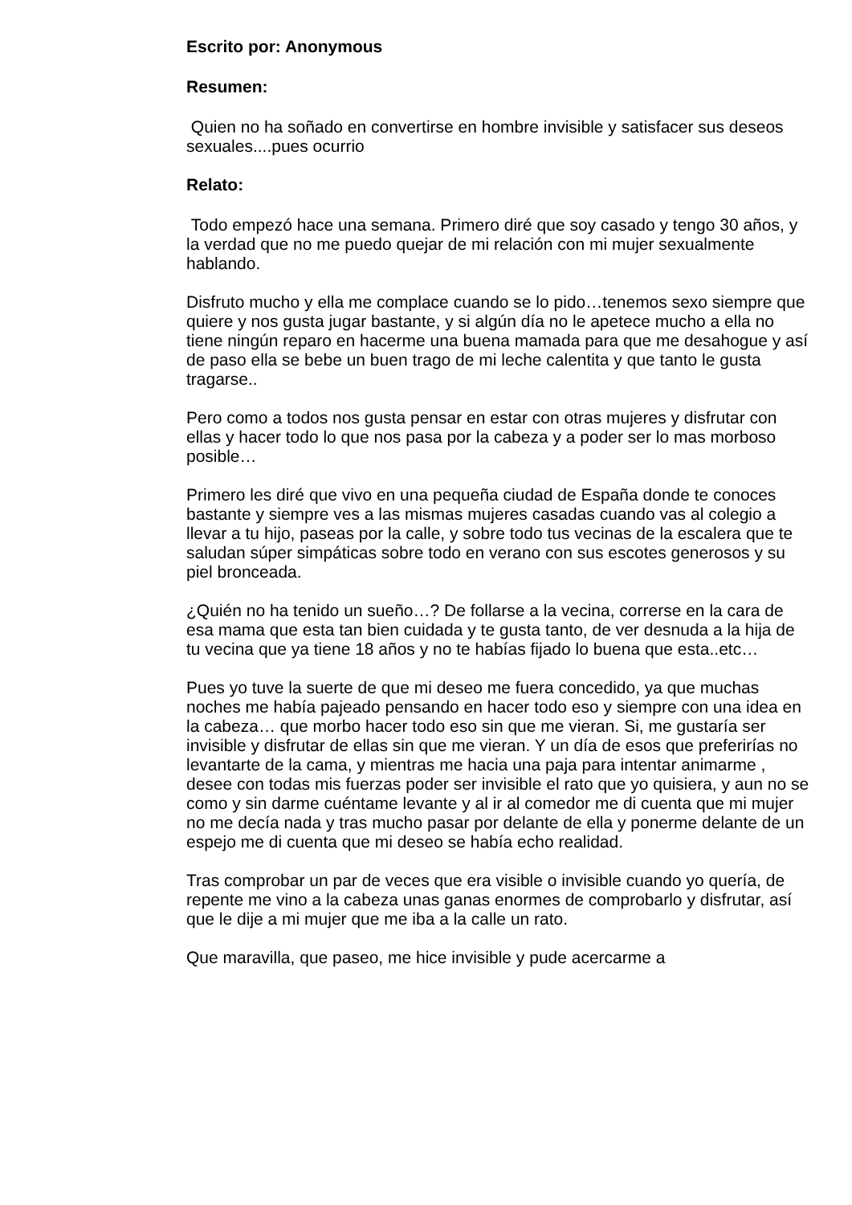Escrito por: Anonymous
Resumen:
Quien no ha soñado en convertirse en hombre invisible y satisfacer sus deseos sexuales....pues ocurrio
Relato:
Todo empezó hace una semana. Primero diré que soy casado y tengo 30 años, y la verdad que no me puedo quejar de mi relación con mi mujer sexualmente hablando.
Disfruto mucho y ella me complace cuando se lo pido…tenemos sexo siempre que quiere y nos gusta jugar bastante, y si algún día no le apetece mucho a ella no tiene ningún reparo en hacerme una buena mamada para que me desahogue y así de paso ella se bebe un buen trago de mi leche calentita y que tanto le gusta tragarse..
Pero como a todos nos gusta pensar en estar con otras mujeres y disfrutar con ellas y hacer todo lo que nos pasa por la cabeza y a poder ser lo mas morboso posible…
Primero les diré que vivo en una pequeña ciudad de España donde te conoces bastante y siempre ves a las mismas mujeres casadas cuando vas al colegio a llevar a tu hijo, paseas por la calle, y sobre todo tus vecinas de la escalera que te saludan súper simpáticas sobre todo en verano con sus escotes generosos y su piel bronceada.
¿Quién no ha tenido un sueño…? De follarse a la vecina, correrse en la cara de esa mama que esta tan bien cuidada y te gusta tanto, de ver desnuda a la hija de tu vecina que ya tiene 18 años y no te habías fijado lo buena que esta..etc…
Pues yo tuve la suerte de que mi deseo me fuera concedido, ya que muchas noches me había pajeado pensando en hacer todo eso y siempre con una idea en la cabeza… que morbo hacer todo eso sin que me vieran. Si, me gustaría ser invisible y disfrutar de ellas sin que me vieran. Y un día de esos que preferirías no levantarte de la cama, y mientras me hacia una paja para intentar animarme , desee con todas mis fuerzas poder ser invisible el rato que yo quisiera, y aun no se como y sin darme cuéntame levante y al ir al comedor me di cuenta que mi mujer no me decía nada y tras mucho pasar por delante de ella y ponerme delante de un espejo me di cuenta que mi deseo se había echo realidad.
Tras comprobar un par de veces que era visible o invisible cuando yo quería, de repente me vino a la cabeza unas ganas enormes de comprobarlo y disfrutar, así que le dije a mi mujer que me iba a la calle un rato.
Que maravilla, que paseo, me hice invisible y pude acercarme a